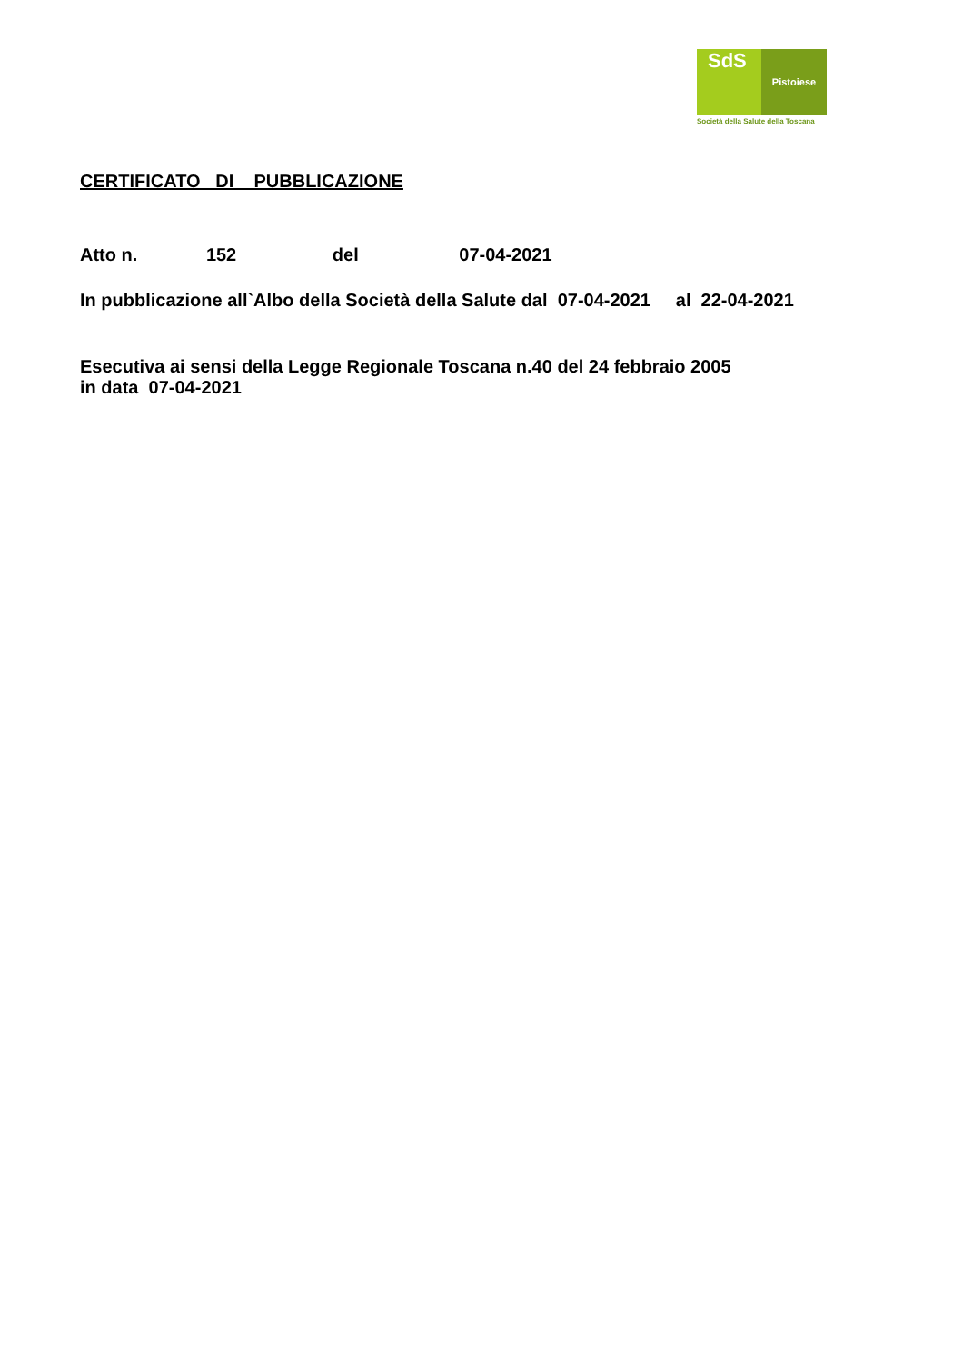SdS
Pistoiese
Società della Salute della Toscana
CERTIFICATO DI PUBBLICAZIONE
Atto n. 152 del 07-04-2021
In pubblicazione all`Albo della Società della Salute dal 07-04-2021 al 22-04-2021
Esecutiva ai sensi della Legge Regionale Toscana n.40 del 24 febbraio 2005
in data 07-04-2021